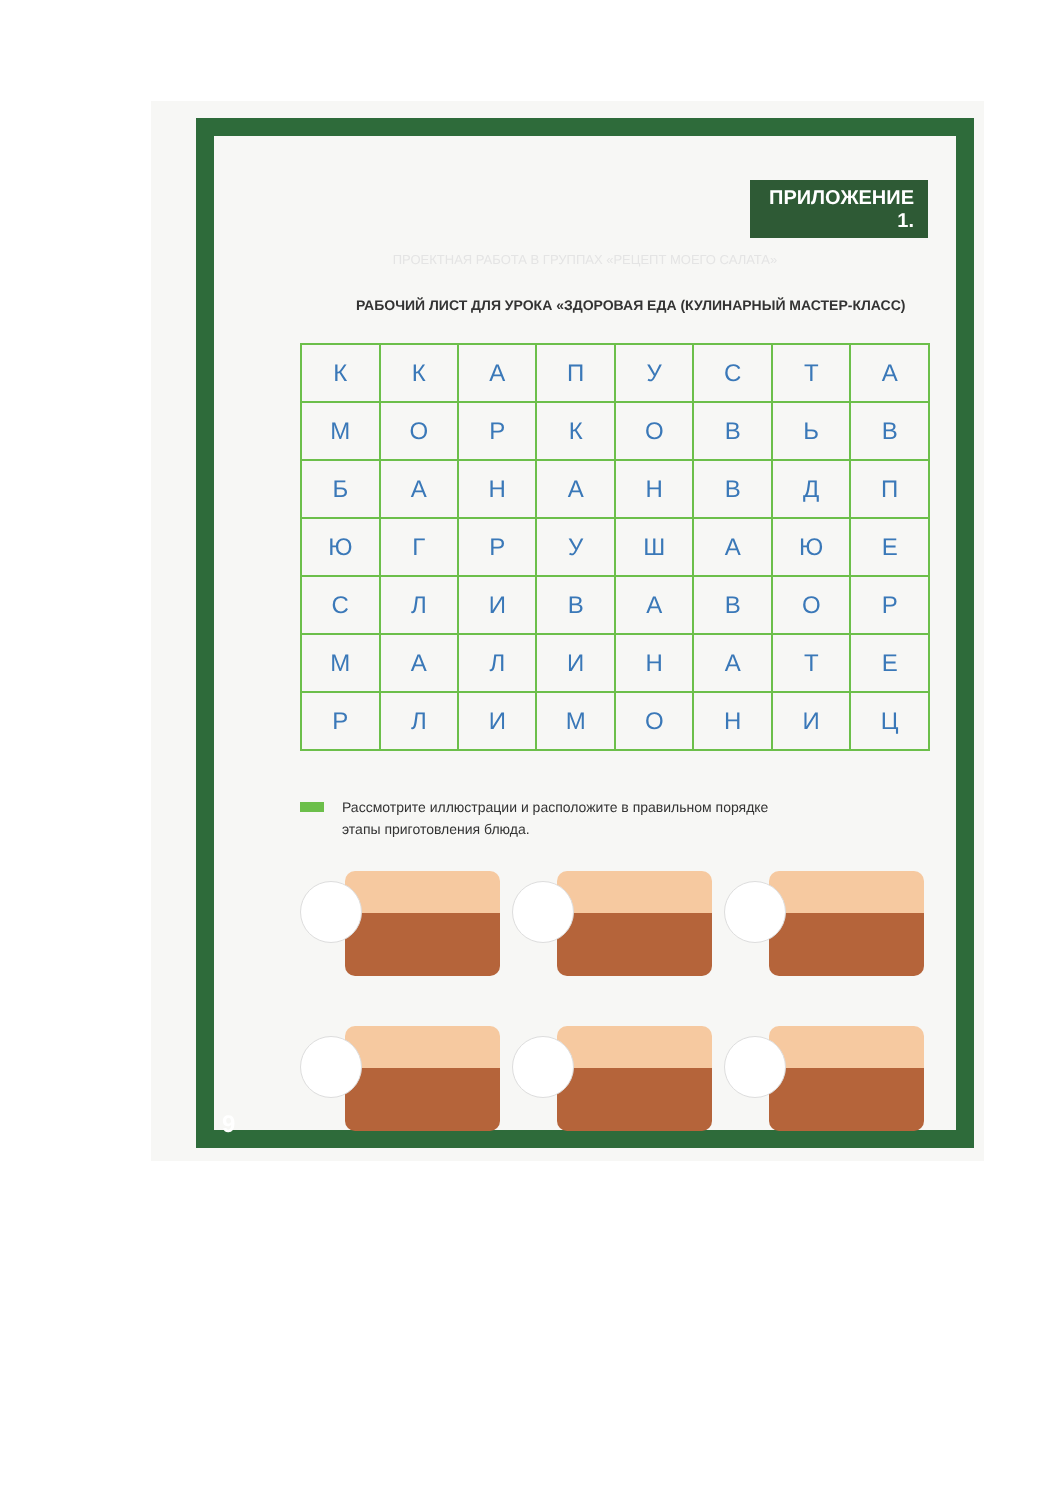ПРИЛОЖЕНИЕ 1.
ПРОЕКТНАЯ РАБОТА В ГРУППАХ «РЕЦЕПТ МОЕГО САЛАТА»
РАБОЧИЙ ЛИСТ ДЛЯ УРОКА «ЗДОРОВАЯ ЕДА (КУЛИНАРНЫЙ МАСТЕР-КЛАСС)
| К | К | А | П | У | С | Т | А |
| М | О | Р | К | О | В | Ь | В |
| Б | А | Н | А | Н | В | Д | П |
| Ю | Г | Р | У | Ш | А | Ю | Е |
| С | Л | И | В | А | В | О | Р |
| М | А | Л | И | Н | А | Т | Е |
| Р | Л | И | М | О | Н | И | Ц |
Рассмотрите иллюстрации и расположите в правильном порядке
этапы приготовления блюда.
9